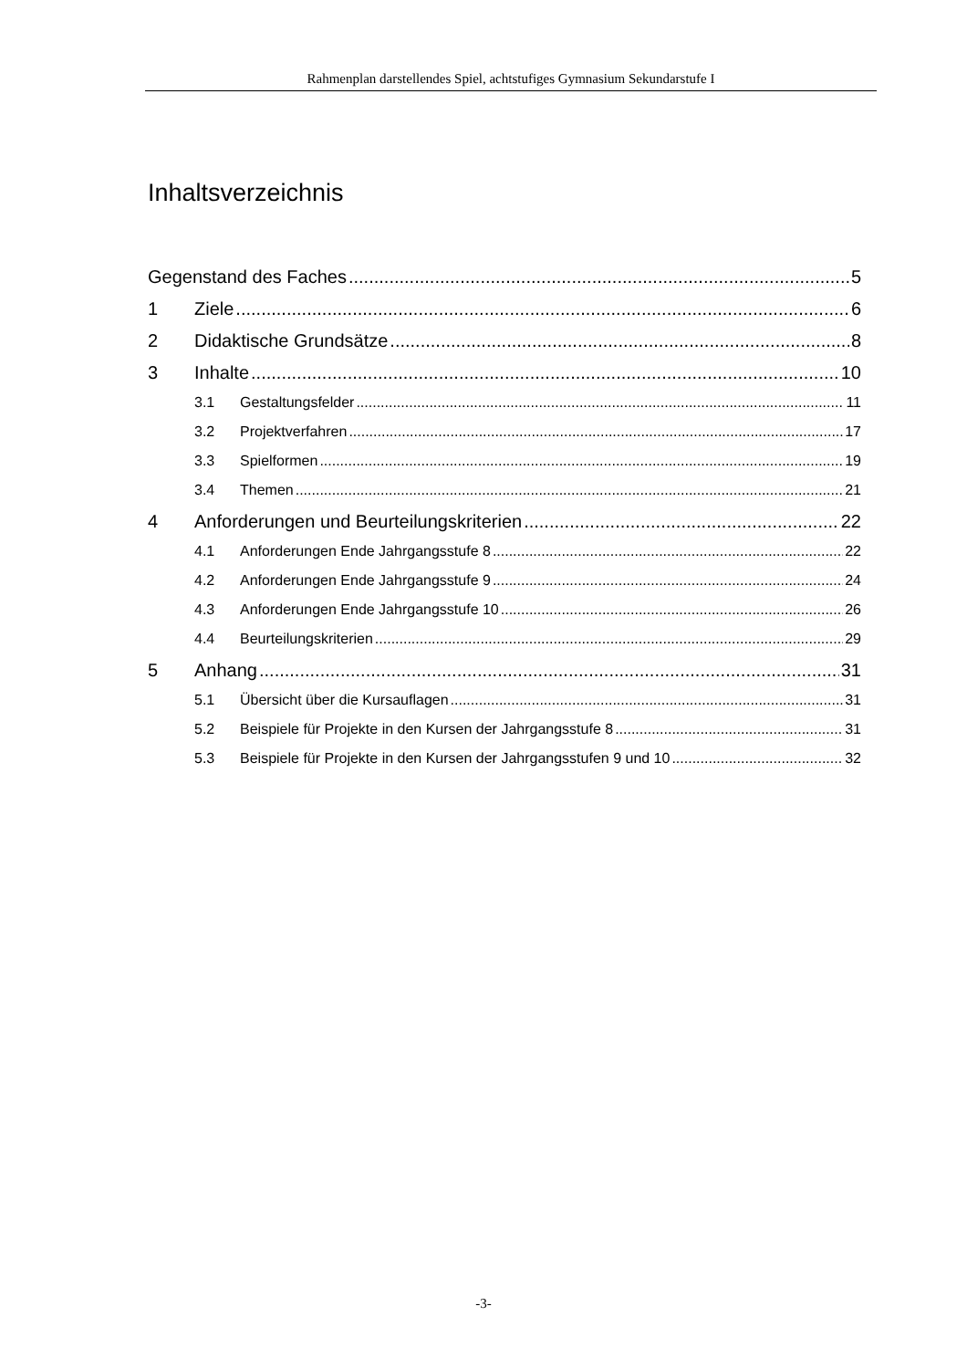Rahmenplan darstellendes Spiel, achtstufiges Gymnasium Sekundarstufe I
Inhaltsverzeichnis
Gegenstand des Faches 5
1 Ziele 6
2 Didaktische Grundsätze 8
3 Inhalte 10
3.1 Gestaltungsfelder 11
3.2 Projektverfahren 17
3.3 Spielformen 19
3.4 Themen 21
4 Anforderungen und Beurteilungskriterien 22
4.1 Anforderungen Ende Jahrgangsstufe 8 22
4.2 Anforderungen Ende Jahrgangsstufe 9 24
4.3 Anforderungen Ende Jahrgangsstufe 10 26
4.4 Beurteilungskriterien 29
5 Anhang 31
5.1 Übersicht über die Kursauflagen 31
5.2 Beispiele für Projekte in den Kursen der Jahrgangsstufe 8 31
5.3 Beispiele für Projekte in den Kursen der Jahrgangsstufen 9 und 10 32
-3-